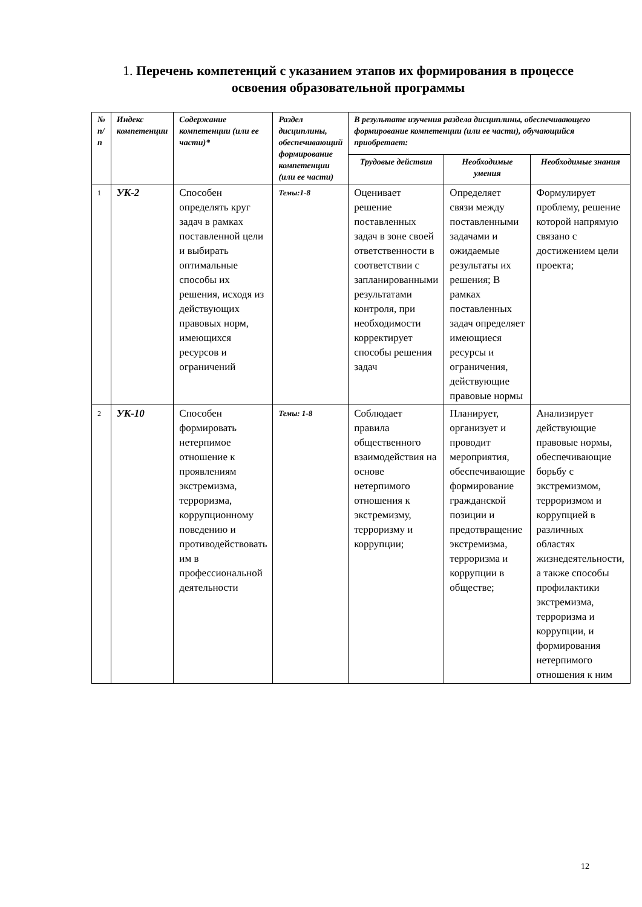1. Перечень компетенций с указанием этапов их формирования в процессе освоения образовательной программы
| № п/п | Индекс компетенции | Содержание компетенции (или ее части)* | Раздел дисциплины, обеспечивающий формирование компетенции (или ее части) | В результате изучения раздела дисциплины, обеспечивающего формирование компетенции (или ее части), обучающийся приобретает: | | |
| --- | --- | --- | --- | --- | --- | --- |
| | | | | Трудовые действия | Необходимые умения | Необходимые знания |
| 1 | УК-2 | Способен определять круг задач в рамках поставленной цели и выбирать оптимальные способы их решения, исходя из действующих правовых норм, имеющихся ресурсов и ограничений | Темы:1-8 | Оценивает решение поставленных задач в зоне своей ответственности в соответствии с запланированными результатами контроля, при необходимости корректирует способы решения задач | Определяет связи между поставленными задачами и ожидаемые результаты их решения; В рамках поставленных задач определяет имеющиеся ресурсы и ограничения, действующие правовые нормы | Формулирует проблему, решение которой напрямую связано с достижением цели проекта; |
| 2 | УК-10 | Способен формировать нетерпимое отношение к проявлениям экстремизма, терроризма, коррупционному поведению и противодействовать им в профессиональной деятельности | Темы: 1-8 | Соблюдает правила общественного взаимодействия на основе нетерпимого отношения к экстремизму, терроризму и коррупции; | Планирует, организует и проводит мероприятия, обеспечивающие формирование гражданской позиции и предотвращение экстремизма, терроризма и коррупции в обществе; | Анализирует действующие правовые нормы, обеспечивающие борьбу с экстремизмом, терроризмом и коррупцией в различных областях жизнедеятельности, а также способы профилактики экстремизма, терроризма и коррупции, и формирования нетерпимого отношения к ним |
12